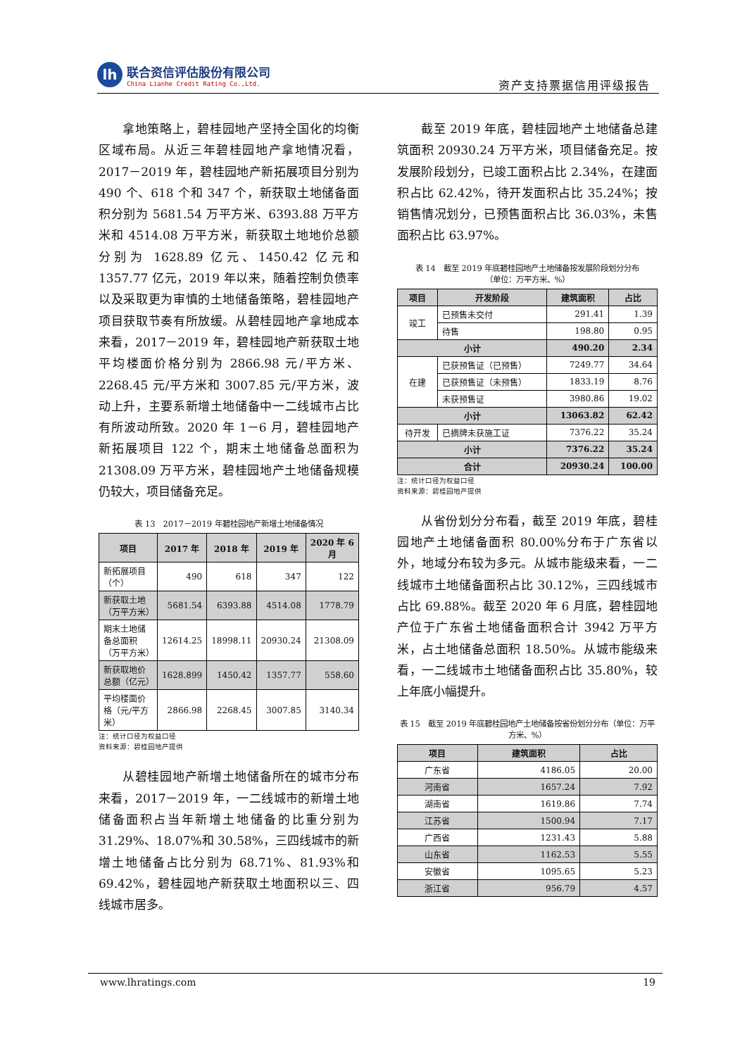lh
联合资信评估股份有限公司
China Lianhe Credit Rating Co.,Ltd.
资产支持票据信用评级报告
拿地策略上，碧桂园地产坚持全国化的均衡区域布局。从近三年碧桂园地产拿地情况看，2017－2019 年，碧桂园地产新拓展项目分别为 490 个、618 个和 347 个，新获取土地储备面积分别为 5681.54 万平方米、6393.88 万平方米和 4514.08 万平方米，新获取土地地价总额分别为 1628.89 亿元、1450.42 亿元和 1357.77 亿元，2019 年以来，随着控制负债率以及采取更为审慎的土地储备策略，碧桂园地产项目获取节奏有所放缓。从碧桂园地产拿地成本来看，2017－2019 年，碧桂园地产新获取土地平均楼面价格分别为 2866.98 元/平方米、2268.45 元/平方米和 3007.85 元/平方米，波动上升，主要系新增土地储备中一二线城市占比有所波动所致。2020 年 1－6 月，碧桂园地产新拓展项目 122 个，期末土地储备总面积为 21308.09 万平方米，碧桂园地产土地储备规模仍较大，项目储备充足。
表 13　2017－2019 年碧桂园地产新增土地储备情况
| 项目 | 2017 年 | 2018 年 | 2019 年 | 2020 年 6 月 |
| --- | --- | --- | --- | --- |
| 新拓展项目（个） | 490 | 618 | 347 | 122 |
| 新获取土地（万平方米） | 5681.54 | 6393.88 | 4514.08 | 1778.79 |
| 期末土地储备总面积（万平方米） | 12614.25 | 18998.11 | 20930.24 | 21308.09 |
| 新获取地价总额（亿元） | 1628.899 | 1450.42 | 1357.77 | 558.60 |
| 平均楼面价格（元/平方米） | 2866.98 | 2268.45 | 3007.85 | 3140.34 |
注：统计口径为权益口径
资料来源：碧桂园地产提供
从碧桂园地产新增土地储备所在的城市分布来看，2017－2019 年，一二线城市的新增土地储备面积占当年新增土地储备的比重分别为 31.29%、18.07%和 30.58%，三四线城市的新增土地储备占比分别为 68.71%、81.93%和 69.42%，碧桂园地产新获取土地面积以三、四线城市居多。
截至 2019 年底，碧桂园地产土地储备总建筑面积 20930.24 万平方米，项目储备充足。按发展阶段划分，已竣工面积占比 2.34%，在建面积占比 62.42%，待开发面积占比 35.24%；按销售情况划分，已预售面积占比 36.03%，未售面积占比 63.97%。
表 14　截至 2019 年底碧桂园地产土地储备按发展阶段划分分布
（单位：万平方米、%）
| 项目 | 开发阶段 | 建筑面积 | 占比 |
| --- | --- | --- | --- |
| 竣工 | 已预售未交付 | 291.41 | 1.39 |
| | 待售 | 198.80 | 0.95 |
| 小计 | | 490.20 | 2.34 |
| 在建 | 已获预售证（已预售） | 7249.77 | 34.64 |
| | 已获预售证（未预售） | 1833.19 | 8.76 |
| | 未获预售证 | 3980.86 | 19.02 |
| 小计 | | 13063.82 | 62.42 |
| 待开发 | 已摘牌未获施工证 | 7376.22 | 35.24 |
| 小计 | | 7376.22 | 35.24 |
| 合计 | | 20930.24 | 100.00 |
注：统计口径为权益口径
资料来源：碧桂园地产提供
从省份划分分布看，截至 2019 年底，碧桂园地产土地储备面积 80.00%分布于广东省以外，地域分布较为多元。从城市能级来看，一二线城市土地储备面积占比 30.12%，三四线城市占比 69.88%。截至 2020 年 6 月底，碧桂园地产位于广东省土地储备面积合计 3942 万平方米，占土地储备总面积 18.50%。从城市能级来看，一二线城市土地储备面积占比 35.80%，较上年底小幅提升。
表 15　截至 2019 年底碧桂园地产土地储备按省份划分分布（单位：万平方米、%）
| 项目 | 建筑面积 | 占比 |
| --- | --- | --- |
| 广东省 | 4186.05 | 20.00 |
| 河南省 | 1657.24 | 7.92 |
| 湖南省 | 1619.86 | 7.74 |
| 江苏省 | 1500.94 | 7.17 |
| 广西省 | 1231.43 | 5.88 |
| 山东省 | 1162.53 | 5.55 |
| 安徽省 | 1095.65 | 5.23 |
| 浙江省 | 956.79 | 4.57 |
www.lhratings.com 19